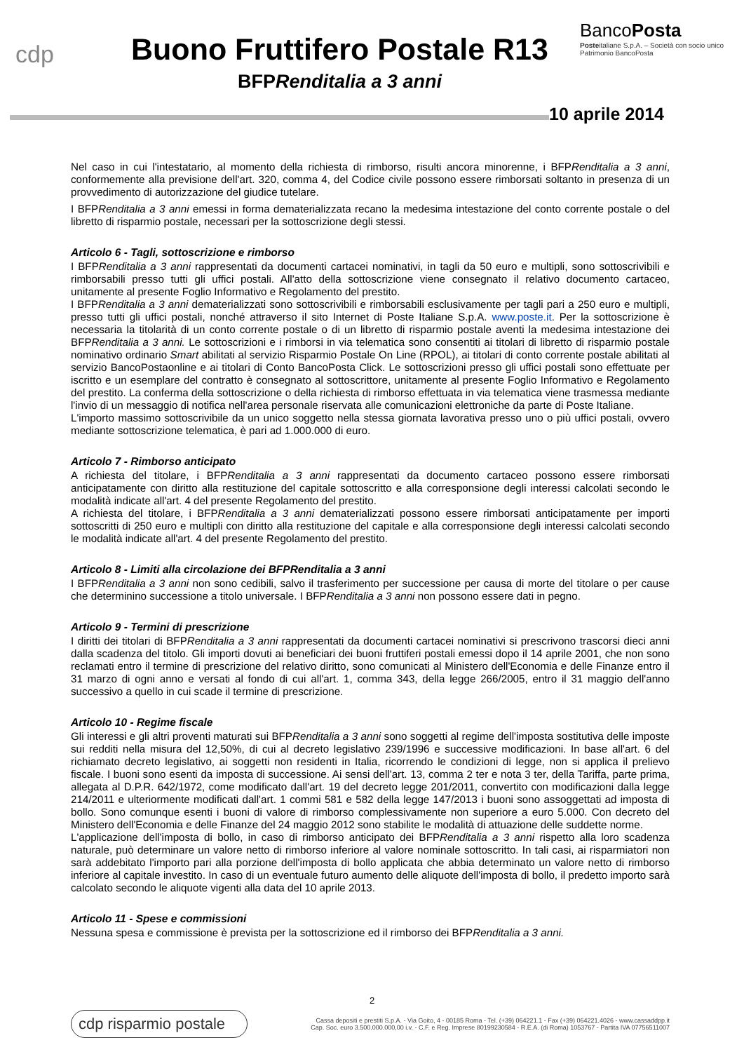cdp
Buono Fruttifero Postale R13
BFPRenditalia a 3 anni
BancoPosta
Posteitaliane S.p.A. – Società con socio unico
Patrimonio BancoPosta
10 aprile 2014
Nel caso in cui l'intestatario, al momento della richiesta di rimborso, risulti ancora minorenne, i BFPRenditalia a 3 anni, conformemente alla previsione dell'art. 320, comma 4, del Codice civile possono essere rimborsati soltanto in presenza di un provvedimento di autorizzazione del giudice tutelare.
I BFPRenditalia a 3 anni emessi in forma dematerializzata recano la medesima intestazione del conto corrente postale o del libretto di risparmio postale, necessari per la sottoscrizione degli stessi.
Articolo 6 - Tagli, sottoscrizione e rimborso
I BFPRenditalia a 3 anni rappresentati da documenti cartacei nominativi, in tagli da 50 euro e multipli, sono sottoscrivibili e rimborsabili presso tutti gli uffici postali. All'atto della sottoscrizione viene consegnato il relativo documento cartaceo, unitamente al presente Foglio Informativo e Regolamento del prestito.
I BFPRenditalia a 3 anni dematerializzati sono sottoscrivibili e rimborsabili esclusivamente per tagli pari a 250 euro e multipli, presso tutti gli uffici postali, nonché attraverso il sito Internet di Poste Italiane S.p.A. www.poste.it. Per la sottoscrizione è necessaria la titolarità di un conto corrente postale o di un libretto di risparmio postale aventi la medesima intestazione dei BFPRenditalia a 3 anni. Le sottoscrizioni e i rimborsi in via telematica sono consentiti ai titolari di libretto di risparmio postale nominativo ordinario Smart abilitati al servizio Risparmio Postale On Line (RPOL), ai titolari di conto corrente postale abilitati al servizio BancoPostaonline e ai titolari di Conto BancoPosta Click. Le sottoscrizioni presso gli uffici postali sono effettuate per iscritto e un esemplare del contratto è consegnato al sottoscrittore, unitamente al presente Foglio Informativo e Regolamento del prestito. La conferma della sottoscrizione o della richiesta di rimborso effettuata in via telematica viene trasmessa mediante l'invio di un messaggio di notifica nell'area personale riservata alle comunicazioni elettroniche da parte di Poste Italiane.
L'importo massimo sottoscrivibile da un unico soggetto nella stessa giornata lavorativa presso uno o più uffici postali, ovvero mediante sottoscrizione telematica, è pari ad 1.000.000 di euro.
Articolo 7 - Rimborso anticipato
A richiesta del titolare, i BFPRenditalia a 3 anni rappresentati da documento cartaceo possono essere rimborsati anticipatamente con diritto alla restituzione del capitale sottoscritto e alla corresponsione degli interessi calcolati secondo le modalità indicate all'art. 4 del presente Regolamento del prestito.
A richiesta del titolare, i BFPRenditalia a 3 anni dematerializzati possono essere rimborsati anticipatamente per importi sottoscritti di 250 euro e multipli con diritto alla restituzione del capitale e alla corresponsione degli interessi calcolati secondo le modalità indicate all'art. 4 del presente Regolamento del prestito.
Articolo 8 - Limiti alla circolazione dei BFPRenditalia a 3 anni
I BFPRenditalia a 3 anni non sono cedibili, salvo il trasferimento per successione per causa di morte del titolare o per cause che determinino successione a titolo universale. I BFPRenditalia a 3 anni non possono essere dati in pegno.
Articolo 9 - Termini di prescrizione
I diritti dei titolari di BFPRenditalia a 3 anni rappresentati da documenti cartacei nominativi si prescrivono trascorsi dieci anni dalla scadenza del titolo. Gli importi dovuti ai beneficiari dei buoni fruttiferi postali emessi dopo il 14 aprile 2001, che non sono reclamati entro il termine di prescrizione del relativo diritto, sono comunicati al Ministero dell'Economia e delle Finanze entro il 31 marzo di ogni anno e versati al fondo di cui all'art. 1, comma 343, della legge 266/2005, entro il 31 maggio dell'anno successivo a quello in cui scade il termine di prescrizione.
Articolo 10 - Regime fiscale
Gli interessi e gli altri proventi maturati sui BFPRenditalia a 3 anni sono soggetti al regime dell'imposta sostitutiva delle imposte sui redditi nella misura del 12,50%, di cui al decreto legislativo 239/1996 e successive modificazioni. In base all'art. 6 del richiamato decreto legislativo, ai soggetti non residenti in Italia, ricorrendo le condizioni di legge, non si applica il prelievo fiscale. I buoni sono esenti da imposta di successione. Ai sensi dell'art. 13, comma 2 ter e nota 3 ter, della Tariffa, parte prima, allegata al D.P.R. 642/1972, come modificato dall'art. 19 del decreto legge 201/2011, convertito con modificazioni dalla legge 214/2011 e ulteriormente modificati dall'art. 1 commi 581 e 582 della legge 147/2013 i buoni sono assoggettati ad imposta di bollo. Sono comunque esenti i buoni di valore di rimborso complessivamente non superiore a euro 5.000. Con decreto del Ministero dell'Economia e delle Finanze del 24 maggio 2012 sono stabilite le modalità di attuazione delle suddette norme.
L'applicazione dell'imposta di bollo, in caso di rimborso anticipato dei BFPRenditalia a 3 anni rispetto alla loro scadenza naturale, può determinare un valore netto di rimborso inferiore al valore nominale sottoscritto. In tali casi, ai risparmiatori non sarà addebitato l'importo pari alla porzione dell'imposta di bollo applicata che abbia determinato un valore netto di rimborso inferiore al capitale investito. In caso di un eventuale futuro aumento delle aliquote dell'imposta di bollo, il predetto importo sarà calcolato secondo le aliquote vigenti alla data del 10 aprile 2013.
Articolo 11 - Spese e commissioni
Nessuna spesa e commissione è prevista per la sottoscrizione ed il rimborso dei BFPRenditalia a 3 anni.
2
cdp risparmio postale
Cassa depositi e prestiti S.p.A. - Via Goito, 4 - 00185 Roma - Tel. (+39) 064221.1 - Fax (+39) 064221.4026 - www.cassaddpp.it
Cap. Soc. euro 3.500.000.000,00 i.v. - C.F. e Reg. Imprese 80199230584 - R.E.A. (di Roma) 1053767 - Partita IVA 07756511007